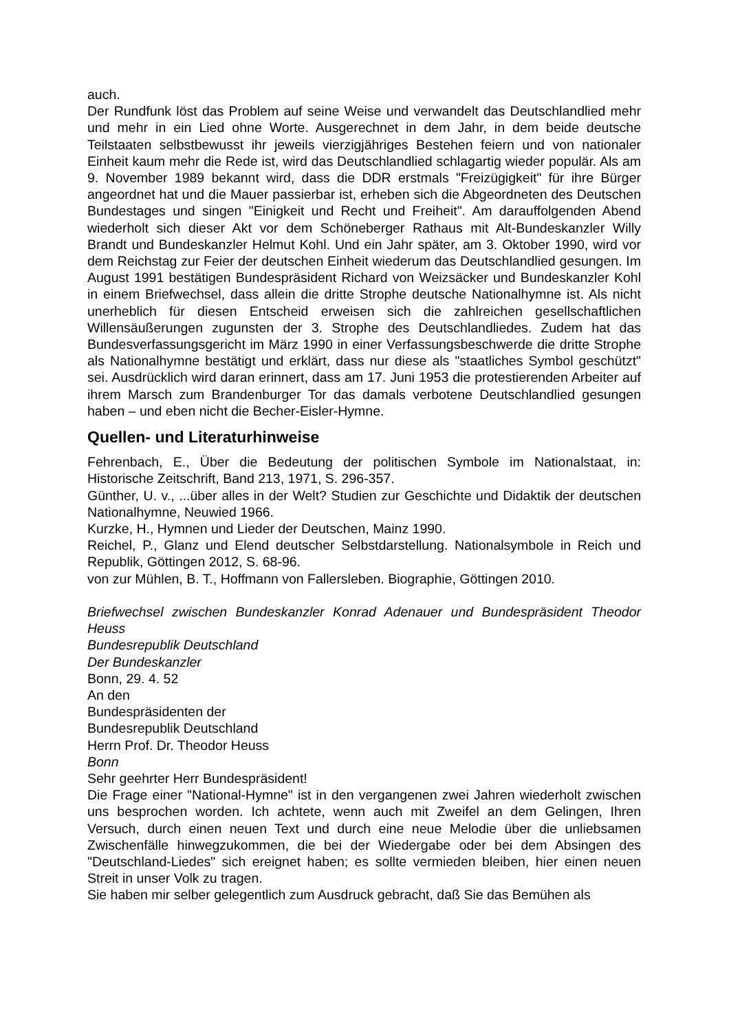auch.
Der Rundfunk löst das Problem auf seine Weise und verwandelt das Deutschlandlied mehr und mehr in ein Lied ohne Worte. Ausgerechnet in dem Jahr, in dem beide deutsche Teilstaaten selbstbewusst ihr jeweils vierzigjähriges Bestehen feiern und von nationaler Einheit kaum mehr die Rede ist, wird das Deutschlandlied schlagartig wieder populär. Als am 9. November 1989 bekannt wird, dass die DDR erstmals "Freizügigkeit" für ihre Bürger angeordnet hat und die Mauer passierbar ist, erheben sich die Abgeordneten des Deutschen Bundestages und singen "Einigkeit und Recht und Freiheit". Am darauffolgenden Abend wiederholt sich dieser Akt vor dem Schöneberger Rathaus mit Alt-Bundeskanzler Willy Brandt und Bundeskanzler Helmut Kohl. Und ein Jahr später, am 3. Oktober 1990, wird vor dem Reichstag zur Feier der deutschen Einheit wiederum das Deutschlandlied gesungen. Im August 1991 bestätigen Bundespräsident Richard von Weizsäcker und Bundeskanzler Kohl in einem Briefwechsel, dass allein die dritte Strophe deutsche Nationalhymne ist. Als nicht unerheblich für diesen Entscheid erweisen sich die zahlreichen gesellschaftlichen Willensäußerungen zugunsten der 3. Strophe des Deutschlandliedes. Zudem hat das Bundesverfassungsgericht im März 1990 in einer Verfassungsbeschwerde die dritte Strophe als Nationalhymne bestätigt und erklärt, dass nur diese als "staatliches Symbol geschützt" sei. Ausdrücklich wird daran erinnert, dass am 17. Juni 1953 die protestierenden Arbeiter auf ihrem Marsch zum Brandenburger Tor das damals verbotene Deutschlandlied gesungen haben – und eben nicht die Becher-Eisler-Hymne.
Quellen- und Literaturhinweise
Fehrenbach, E., Über die Bedeutung der politischen Symbole im Nationalstaat, in: Historische Zeitschrift, Band 213, 1971, S. 296-357.
Günther, U. v., ...über alles in der Welt? Studien zur Geschichte und Didaktik der deutschen Nationalhymne, Neuwied 1966.
Kurzke, H., Hymnen und Lieder der Deutschen, Mainz 1990.
Reichel, P., Glanz und Elend deutscher Selbstdarstellung. Nationalsymbole in Reich und Republik, Göttingen 2012, S. 68-96.
von zur Mühlen, B. T., Hoffmann von Fallersleben. Biographie, Göttingen 2010.
Briefwechsel zwischen Bundeskanzler Konrad Adenauer und Bundespräsident Theodor Heuss
Bundesrepublik Deutschland
Der Bundeskanzler
Bonn, 29. 4. 52
An den
Bundespräsidenten der
Bundesrepublik Deutschland
Herrn Prof. Dr. Theodor Heuss
Bonn
Sehr geehrter Herr Bundespräsident!
Die Frage einer "National-Hymne" ist in den vergangenen zwei Jahren wiederholt zwischen uns besprochen worden. Ich achtete, wenn auch mit Zweifel an dem Gelingen, Ihren Versuch, durch einen neuen Text und durch eine neue Melodie über die unliebsamen Zwischenfälle hinwegzukommen, die bei der Wiedergabe oder bei dem Absingen des "Deutschland-Liedes" sich ereignet haben; es sollte vermieden bleiben, hier einen neuen Streit in unser Volk zu tragen.
Sie haben mir selber gelegentlich zum Ausdruck gebracht, daß Sie das Bemühen als